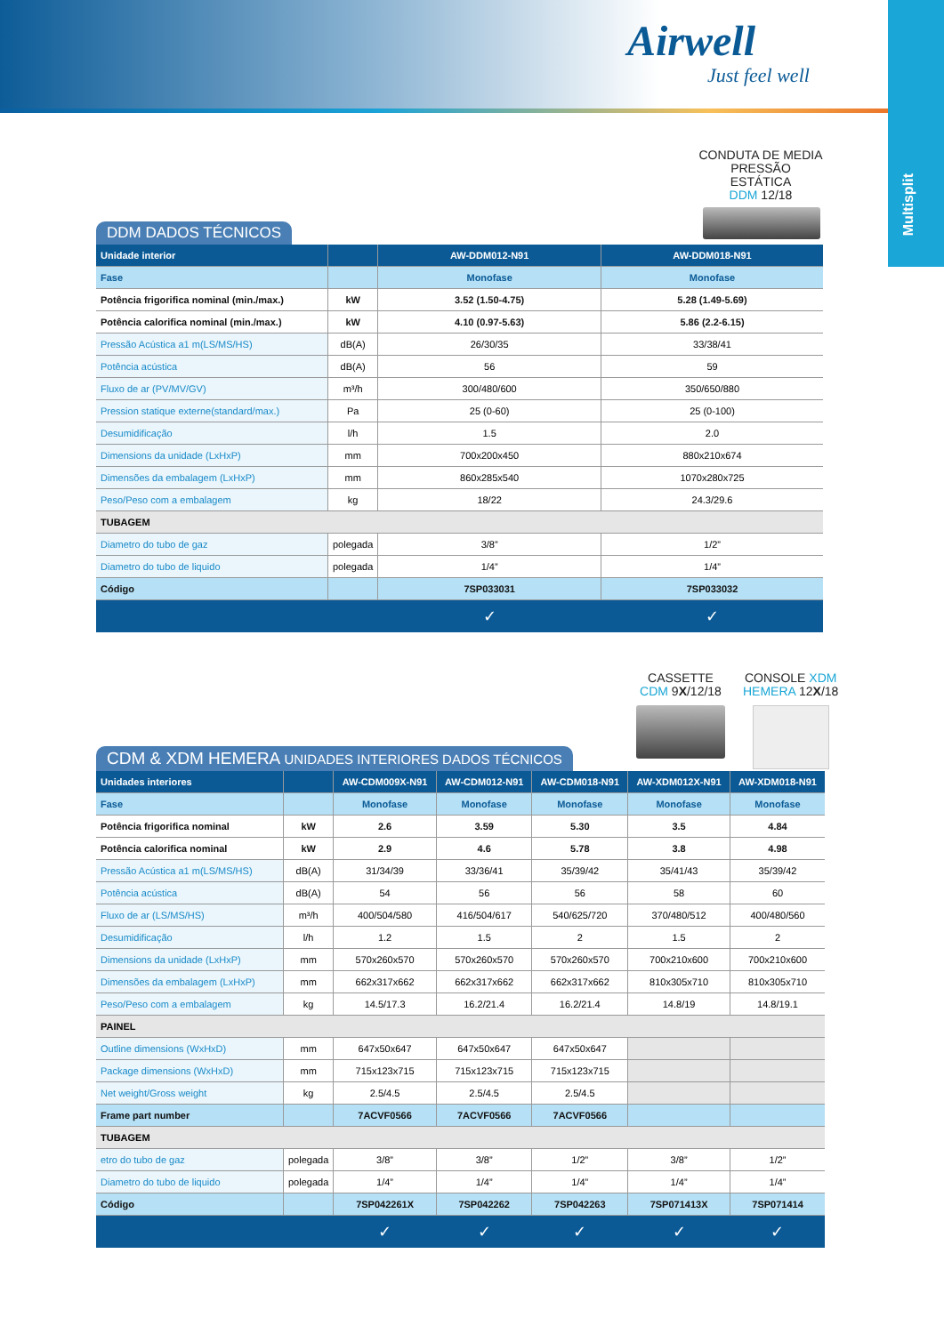Airwell
Just feel well
Multisplit
CONDUTA DE MEDIA PRESSÃO ESTÁTICA
DDM 12/18
DDM DADOS TÉCNICOS
| Unidade interior | | AW-DDM012-N91 | AW-DDM018-N91 |
| --- | --- | --- | --- |
| Fase | | Monofase | Monofase |
| Potência frigorifica nominal (min./max.) | kW | 3.52 (1.50-4.75) | 5.28 (1.49-5.69) |
| Potência calorifica nominal (min./max.) | kW | 4.10 (0.97-5.63) | 5.86 (2.2-6.15) |
| Pressão Acústica a1 m(LS/MS/HS) | dB(A) | 26/30/35 | 33/38/41 |
| Potência acústica | dB(A) | 56 | 59 |
| Fluxo de ar (PV/MV/GV) | m³/h | 300/480/600 | 350/650/880 |
| Pression statique externe(standard/max.) | Pa | 25 (0-60) | 25 (0-100) |
| Desumidificação | l/h | 1.5 | 2.0 |
| Dimensions da unidade (LxHxP) | mm | 700x200x450 | 880x210x674 |
| Dimensões da embalagem (LxHxP) | mm | 860x285x540 | 1070x280x725 |
| Peso/Peso com a embalagem | kg | 18/22 | 24.3/29.6 |
| TUBAGEM | | | |
| Diametro do tubo de gaz | polegada | 3/8” | 1/2” |
| Diametro do tubo de liquido | polegada | 1/4” | 1/4” |
| Código | | 7SP033031 | 7SP033032 |
| | | ✓ | ✓ |
CASSETTE
CDM 9X/12/18
CONSOLE XDM
HEMERA 12X/18
CDM & XDM HEMERA UNIDADES INTERIORES DADOS TÉCNICOS
| Unidades interiores | | AW-CDM009X-N91 | AW-CDM012-N91 | AW-CDM018-N91 | AW-XDM012X-N91 | AW-XDM018-N91 |
| --- | --- | --- | --- | --- | --- | --- |
| Fase | | Monofase | Monofase | Monofase | Monofase | Monofase |
| Potência frigorifica nominal | kW | 2.6 | 3.59 | 5.30 | 3.5 | 4.84 |
| Potência calorifica nominal | kW | 2.9 | 4.6 | 5.78 | 3.8 | 4.98 |
| Pressão Acústica a1 m(LS/MS/HS) | dB(A) | 31/34/39 | 33/36/41 | 35/39/42 | 35/41/43 | 35/39/42 |
| Potência acústica | dB(A) | 54 | 56 | 56 | 58 | 60 |
| Fluxo de ar (LS/MS/HS) | m³/h | 400/504/580 | 416/504/617 | 540/625/720 | 370/480/512 | 400/480/560 |
| Desumidificação | l/h | 1.2 | 1.5 | 2 | 1.5 | 2 |
| Dimensions da unidade (LxHxP) | mm | 570x260x570 | 570x260x570 | 570x260x570 | 700x210x600 | 700x210x600 |
| Dimensões da embalagem (LxHxP) | mm | 662x317x662 | 662x317x662 | 662x317x662 | 810x305x710 | 810x305x710 |
| Peso/Peso com a embalagem | kg | 14.5/17.3 | 16.2/21.4 | 16.2/21.4 | 14.8/19 | 14.8/19.1 |
| PAINEL | | | | | | |
| Outline dimensions (WxHxD) | mm | 647x50x647 | 647x50x647 | 647x50x647 | | |
| Package dimensions (WxHxD) | mm | 715x123x715 | 715x123x715 | 715x123x715 | | |
| Net weight/Gross weight | kg | 2.5/4.5 | 2.5/4.5 | 2.5/4.5 | | |
| Frame part number | | 7ACVF0566 | 7ACVF0566 | 7ACVF0566 | | |
| TUBAGEM | | | | | | |
| etro do tubo de gaz | polegada | 3/8” | 3/8” | 1/2” | 3/8” | 1/2” |
| Diametro do tubo de liquido | polegada | 1/4” | 1/4” | 1/4” | 1/4” | 1/4” |
| Código | | 7SP042261X | 7SP042262 | 7SP042263 | 7SP071413X | 7SP071414 |
| | | ✓ | ✓ | ✓ | ✓ | ✓ |